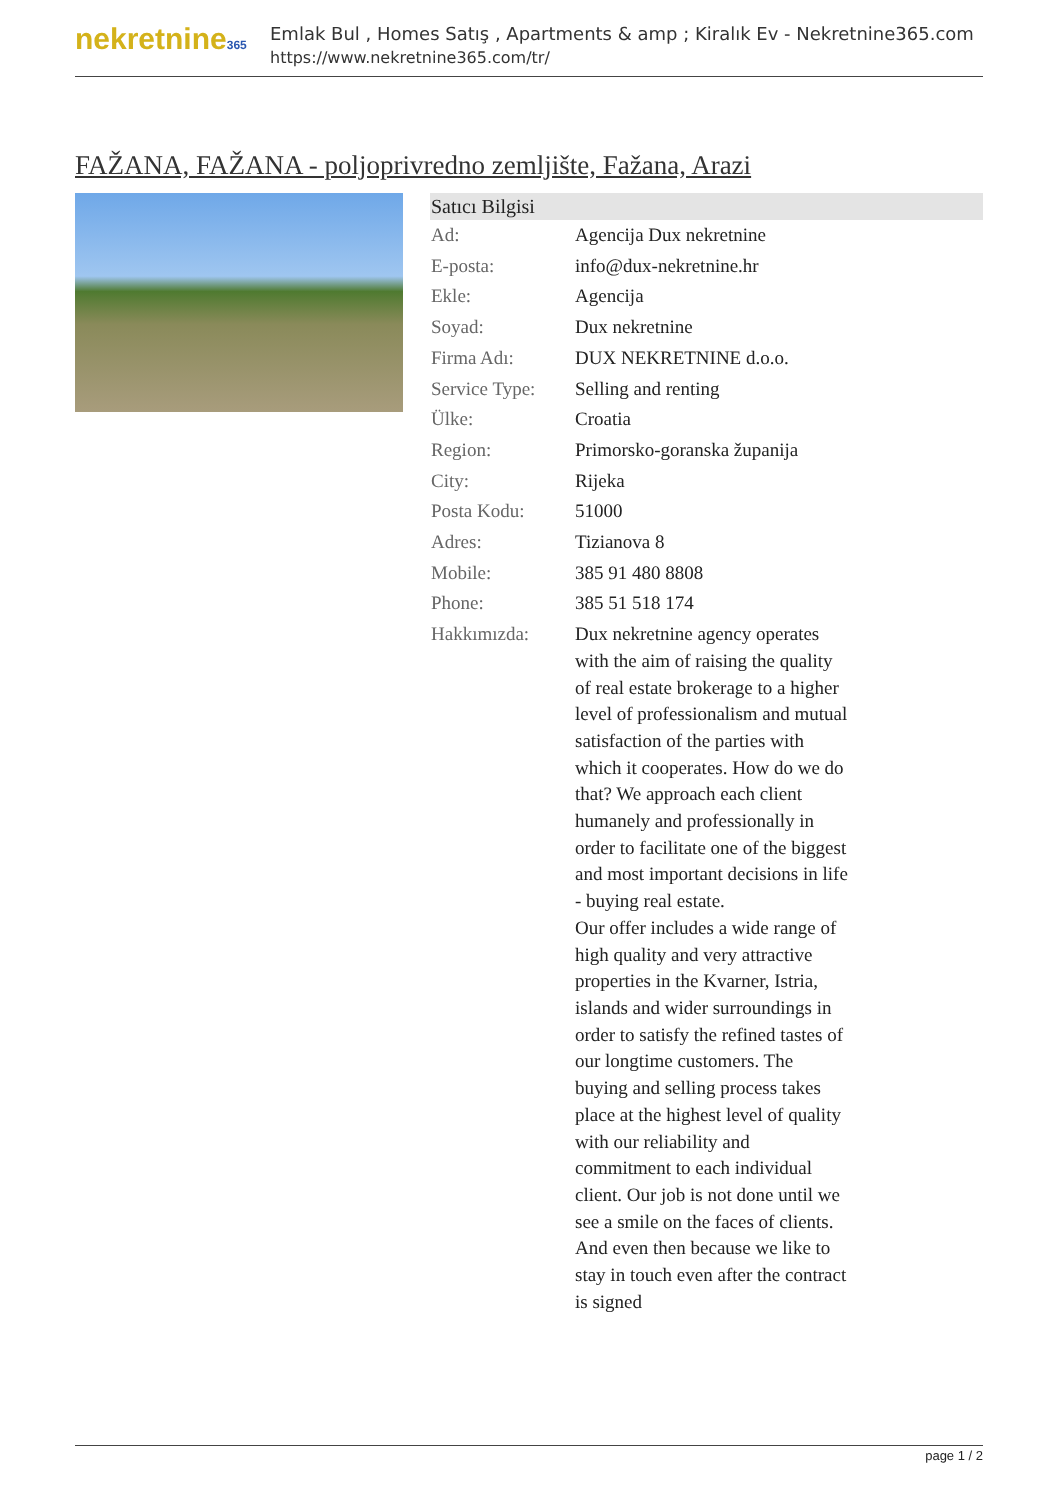nekretnine365
Emlak Bul , Homes Satış , Apartments & amp ; Kiralık Ev - Nekretnine365.com
https://www.nekretnine365.com/tr/
FAŽANA, FAŽANA - poljoprivredno zemljište, Fažana, Arazi
Satıcı Bilgisi
| Ad: | Agencija Dux nekretnine |
| E-posta: | info@dux-nekretnine.hr |
| Ekle: | Agencija |
| Soyad: | Dux nekretnine |
| Firma Adı: | DUX NEKRETNINE d.o.o. |
| Service Type: | Selling and renting |
| Ülke: | Croatia |
| Region: | Primorsko-goranska županija |
| City: | Rijeka |
| Posta Kodu: | 51000 |
| Adres: | Tizianova 8 |
| Mobile: | 385 91 480 8808 |
| Phone: | 385 51 518 174 |
| Hakkımızda: | Dux nekretnine agency operates with the aim of raising the quality of real estate brokerage to a higher level of professionalism and mutual satisfaction of the parties with which it cooperates. How do we do that? We approach each client humanely and professionally in order to facilitate one of the biggest and most important decisions in life - buying real estate. Our offer includes a wide range of high quality and very attractive properties in the Kvarner, Istria, islands and wider surroundings in order to satisfy the refined tastes of our longtime customers. The buying and selling process takes place at the highest level of quality with our reliability and commitment to each individual client. Our job is not done until we see a smile on the faces of clients. And even then because we like to stay in touch even after the contract is signed |
page 1 / 2